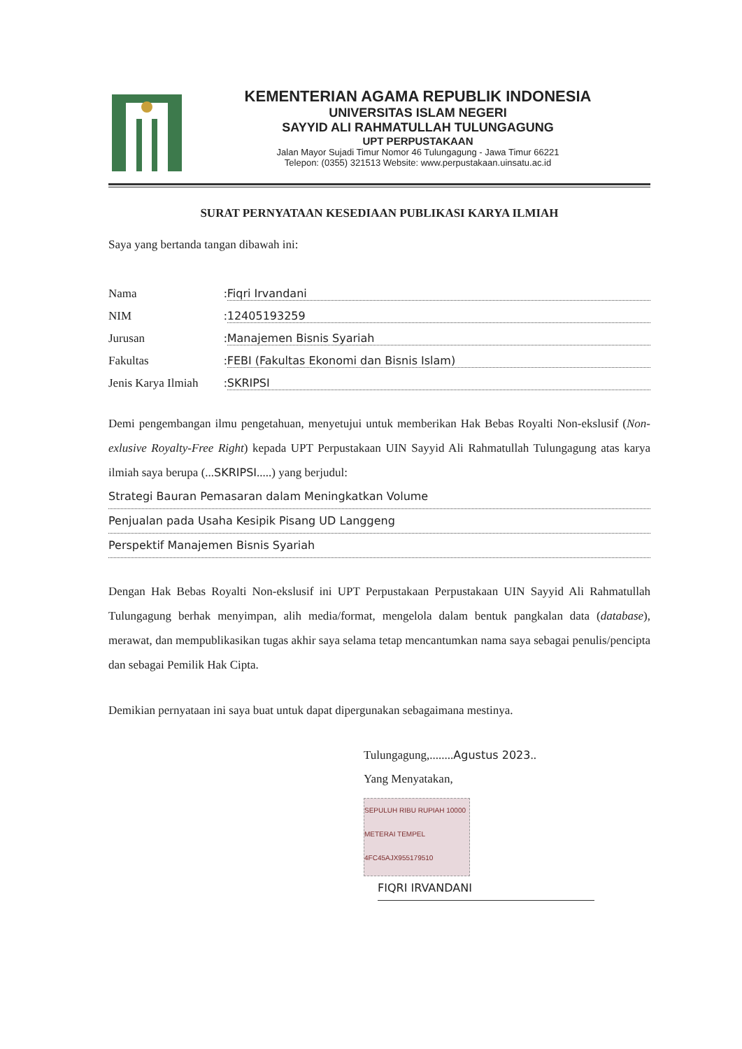KEMENTERIAN AGAMA REPUBLIK INDONESIA
UNIVERSITAS ISLAM NEGERI
SAYYID ALI RAHMATULLAH TULUNGAGUNG
UPT PERPUSTAKAAN
Jalan Mayor Sujadi Timur Nomor 46 Tulungagung - Jawa Timur 66221
Telepon: (0355) 321513 Website: www.perpustakaan.uinsatu.ac.id
SURAT PERNYATAAN KESEDIAAN PUBLIKASI KARYA ILMIAH
Saya yang bertanda tangan dibawah ini:
Nama: Fiqri Irvandani
NIM: 12405193259
Jurusan: Manajemen Bisnis Syariah
Fakultas: FEBI (Fakultas Ekonomi dan Bisnis Islam)
Jenis Karya Ilmiah: SKRIPSI
Demi pengembangan ilmu pengetahuan, menyetujui untuk memberikan Hak Bebas Royalti Non-ekslusif (Non-exlusive Royalty-Free Right) kepada UPT Perpustakaan UIN Sayyid Ali Rahmatullah Tulungagung atas karya ilmiah saya berupa (...SKRIPSI.....) yang berjudul:
Strategi Bauran Pemasaran dalam Meningkatkan Volume
Penjualan pada Usaha Kesipik Pisang UD Langgeng
Perspektif Manajemen Bisnis Syariah
Dengan Hak Bebas Royalti Non-ekslusif ini UPT Perpustakaan Perpustakaan UIN Sayyid Ali Rahmatullah Tulungagung berhak menyimpan, alih media/format, mengelola dalam bentuk pangkalan data (database), merawat, dan mempublikasikan tugas akhir saya selama tetap mencantumkan nama saya sebagai penulis/pencipta dan sebagai Pemilik Hak Cipta.
Demikian pernyataan ini saya buat untuk dapat dipergunakan sebagaimana mestinya.
Tulungagung,........Agustus 2023..
Yang Menyatakan,
SEPULUH RIBU RUPIAH 10000 METERAI TEMPEL 4FC45AJX955179510
FIQRI IRVANDANI